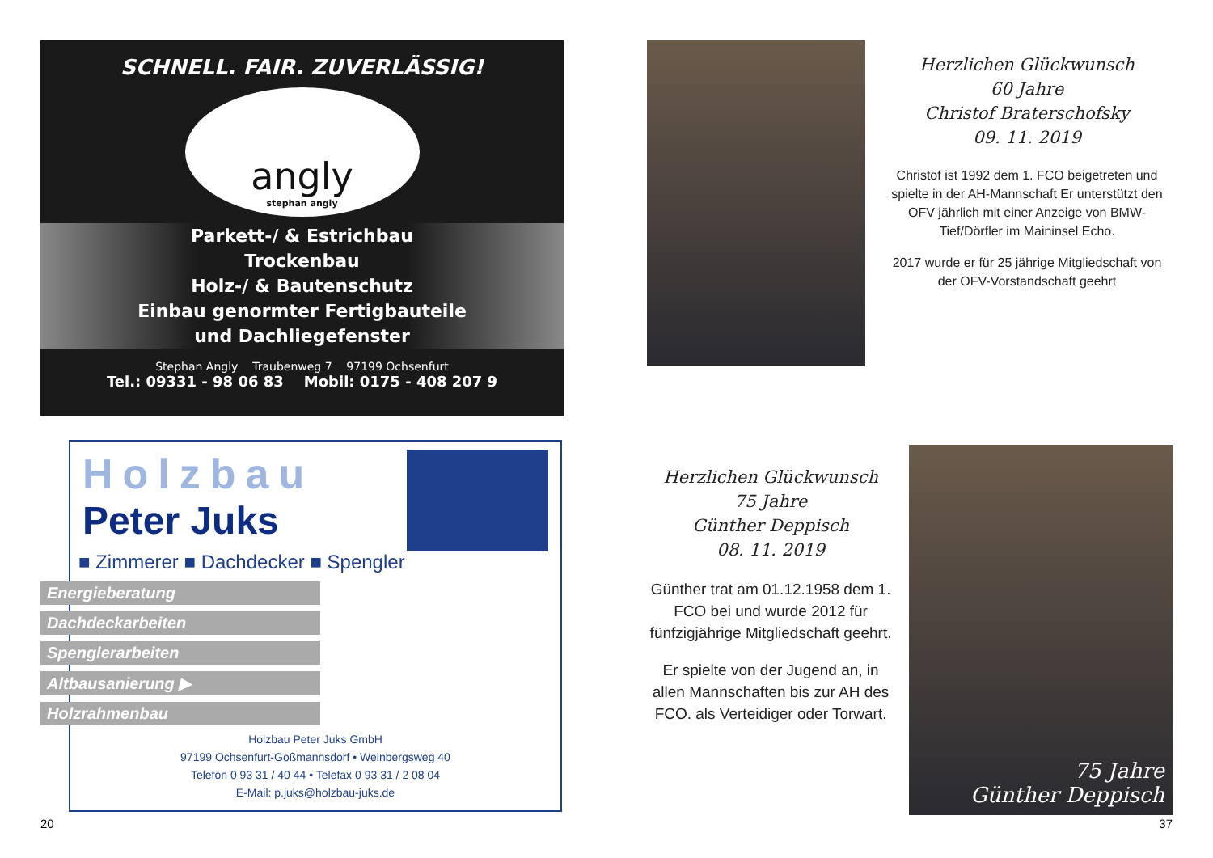SCHNELL. FAIR. ZUVERLÄSSIG!
angly
stephan angly
Parkett-/ & Estrichbau
Trockenbau
Holz-/ & Bautenschutz
Einbau genormter Fertigbauteile
und Dachliegefenster
Stephan Angly Traubenweg 7 97199 Ochsenfurt
Tel.: 09331 - 98 06 83 Mobil: 0175 - 408 207 9
Holzbau
Peter Juks
■ Zimmerer ■ Dachdecker ■ Spengler
Energieberatung
Dachdeckarbeiten
Spenglerarbeiten
Altbausanierung ▶
Holzrahmenbau
Holzbau Peter Juks GmbH
97199 Ochsenfurt-Goßmannsdorf • Weinbergsweg 40
Telefon 0 93 31 / 40 44 • Telefax 0 93 31 / 2 08 04
E-Mail: p.juks@holzbau-juks.de
Herzlichen Glückwunsch
60 Jahre
Christof Braterschofsky
09. 11. 2019
Christof ist 1992 dem 1. FCO beigetreten und spielte in der AH-Mannschaft Er unterstützt den OFV jährlich mit einer Anzeige von BMW-Tief/Dörfler im Maininsel Echo.
2017 wurde er für 25 jährige Mitgliedschaft von der OFV-Vorstandschaft geehrt
Herzlichen Glückwunsch
75 Jahre
Günther Deppisch
08. 11. 2019
Günther trat am 01.12.1958 dem 1. FCO bei und wurde 2012 für fünfzigjährige Mitgliedschaft geehrt.
Er spielte von der Jugend an, in allen Mannschaften bis zur AH des FCO. als Verteidiger oder Torwart.
75 Jahre
Günther Deppisch
20 37